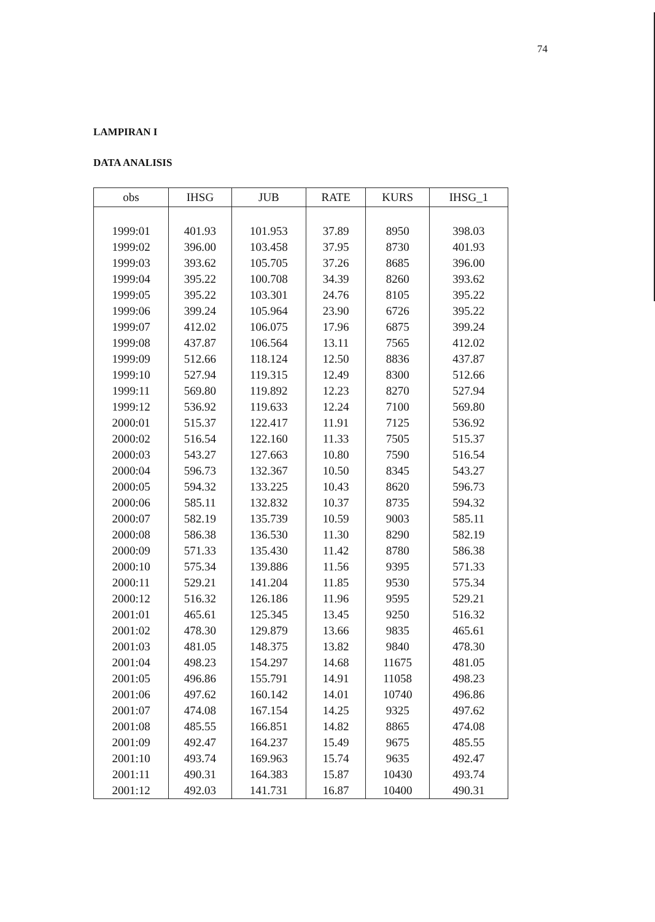74
LAMPIRAN I
DATA ANALISIS
| obs | IHSG | JUB | RATE | KURS | IHSG_1 |
| --- | --- | --- | --- | --- | --- |
| 1999:01 | 401.93 | 101.953 | 37.89 | 8950 | 398.03 |
| 1999:02 | 396.00 | 103.458 | 37.95 | 8730 | 401.93 |
| 1999:03 | 393.62 | 105.705 | 37.26 | 8685 | 396.00 |
| 1999:04 | 395.22 | 100.708 | 34.39 | 8260 | 393.62 |
| 1999:05 | 395.22 | 103.301 | 24.76 | 8105 | 395.22 |
| 1999:06 | 399.24 | 105.964 | 23.90 | 6726 | 395.22 |
| 1999:07 | 412.02 | 106.075 | 17.96 | 6875 | 399.24 |
| 1999:08 | 437.87 | 106.564 | 13.11 | 7565 | 412.02 |
| 1999:09 | 512.66 | 118.124 | 12.50 | 8836 | 437.87 |
| 1999:10 | 527.94 | 119.315 | 12.49 | 8300 | 512.66 |
| 1999:11 | 569.80 | 119.892 | 12.23 | 8270 | 527.94 |
| 1999:12 | 536.92 | 119.633 | 12.24 | 7100 | 569.80 |
| 2000:01 | 515.37 | 122.417 | 11.91 | 7125 | 536.92 |
| 2000:02 | 516.54 | 122.160 | 11.33 | 7505 | 515.37 |
| 2000:03 | 543.27 | 127.663 | 10.80 | 7590 | 516.54 |
| 2000:04 | 596.73 | 132.367 | 10.50 | 8345 | 543.27 |
| 2000:05 | 594.32 | 133.225 | 10.43 | 8620 | 596.73 |
| 2000:06 | 585.11 | 132.832 | 10.37 | 8735 | 594.32 |
| 2000:07 | 582.19 | 135.739 | 10.59 | 9003 | 585.11 |
| 2000:08 | 586.38 | 136.530 | 11.30 | 8290 | 582.19 |
| 2000:09 | 571.33 | 135.430 | 11.42 | 8780 | 586.38 |
| 2000:10 | 575.34 | 139.886 | 11.56 | 9395 | 571.33 |
| 2000:11 | 529.21 | 141.204 | 11.85 | 9530 | 575.34 |
| 2000:12 | 516.32 | 126.186 | 11.96 | 9595 | 529.21 |
| 2001:01 | 465.61 | 125.345 | 13.45 | 9250 | 516.32 |
| 2001:02 | 478.30 | 129.879 | 13.66 | 9835 | 465.61 |
| 2001:03 | 481.05 | 148.375 | 13.82 | 9840 | 478.30 |
| 2001:04 | 498.23 | 154.297 | 14.68 | 11675 | 481.05 |
| 2001:05 | 496.86 | 155.791 | 14.91 | 11058 | 498.23 |
| 2001:06 | 497.62 | 160.142 | 14.01 | 10740 | 496.86 |
| 2001:07 | 474.08 | 167.154 | 14.25 | 9325 | 497.62 |
| 2001:08 | 485.55 | 166.851 | 14.82 | 8865 | 474.08 |
| 2001:09 | 492.47 | 164.237 | 15.49 | 9675 | 485.55 |
| 2001:10 | 493.74 | 169.963 | 15.74 | 9635 | 492.47 |
| 2001:11 | 490.31 | 164.383 | 15.87 | 10430 | 493.74 |
| 2001:12 | 492.03 | 141.731 | 16.87 | 10400 | 490.31 |